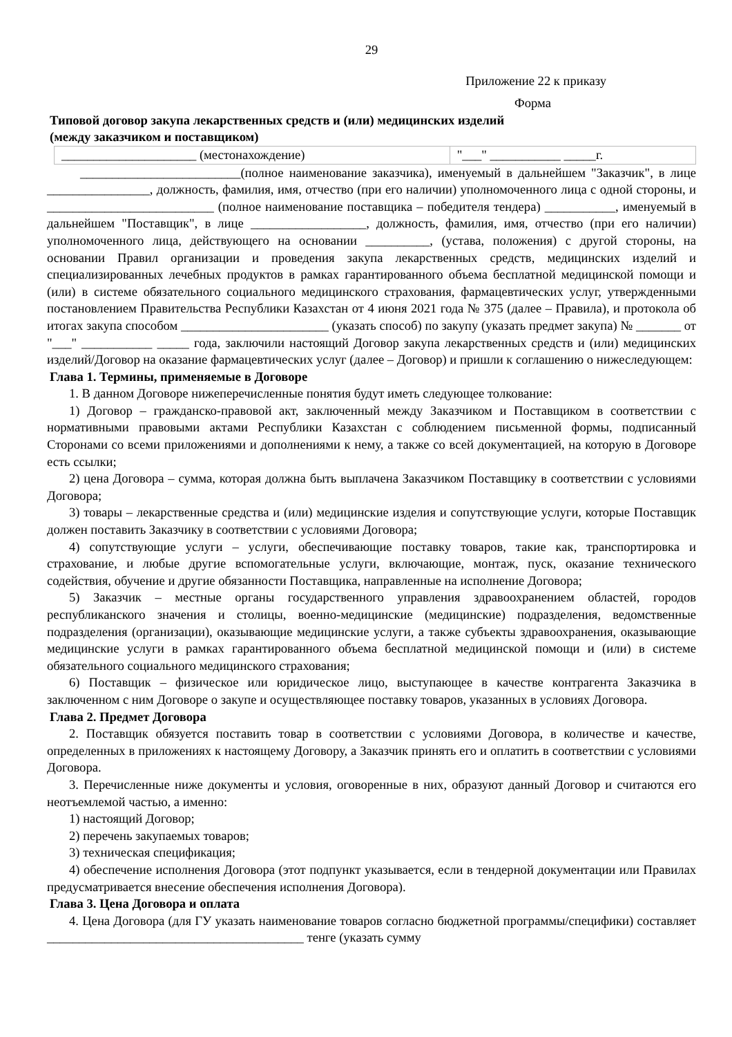29
Приложение 22 к приказу
Форма
Типовой договор закупа лекарственных средств и (или) медицинских изделий
(между заказчиком и поставщиком)
| _____________________ (местонахождение) | "___" ___________ _____г. |
_________________________(полное наименование заказчика), именуемый в дальнейшем "Заказчик", в лице ________________, должность, фамилия, имя, отчество (при его наличии) уполномоченного лица с одной стороны, и __________________________ (полное наименование поставщика – победителя тендера) ___________, именуемый в дальнейшем "Поставщик", в лице __________________, должность, фамилия, имя, отчество (при его наличии) уполномоченного лица, действующего на основании __________, (устава, положения) с другой стороны, на основании Правил организации и проведения закупа лекарственных средств, медицинских изделий и специализированных лечебных продуктов в рамках гарантированного объема бесплатной медицинской помощи и (или) в системе обязательного социального медицинского страхования, фармацевтических услуг, утвержденными постановлением Правительства Республики Казахстан от 4 июня 2021 года № 375 (далее – Правила), и протокола об итогах закупа способом _______________________ (указать способ) по закупу (указать предмет закупа) № _______ от "___" ___________ _____ года, заключили настоящий Договор закупа лекарственных средств и (или) медицинских изделий/Договор на оказание фармацевтических услуг (далее – Договор) и пришли к соглашению о нижеследующем:
Глава 1. Термины, применяемые в Договоре
1. В данном Договоре нижеперечисленные понятия будут иметь следующее толкование:
1) Договор – гражданско-правовой акт, заключенный между Заказчиком и Поставщиком в соответствии с нормативными правовыми актами Республики Казахстан с соблюдением письменной формы, подписанный Сторонами со всеми приложениями и дополнениями к нему, а также со всей документацией, на которую в Договоре есть ссылки;
2) цена Договора – сумма, которая должна быть выплачена Заказчиком Поставщику в соответствии с условиями Договора;
3) товары – лекарственные средства и (или) медицинские изделия и сопутствующие услуги, которые Поставщик должен поставить Заказчику в соответствии с условиями Договора;
4) сопутствующие услуги – услуги, обеспечивающие поставку товаров, такие как, транспортировка и страхование, и любые другие вспомогательные услуги, включающие, монтаж, пуск, оказание технического содействия, обучение и другие обязанности Поставщика, направленные на исполнение Договора;
5) Заказчик – местные органы государственного управления здравоохранением областей, городов республиканского значения и столицы, военно-медицинские (медицинские) подразделения, ведомственные подразделения (организации), оказывающие медицинские услуги, а также субъекты здравоохранения, оказывающие медицинские услуги в рамках гарантированного объема бесплатной медицинской помощи и (или) в системе обязательного социального медицинского страхования;
6) Поставщик – физическое или юридическое лицо, выступающее в качестве контрагента Заказчика в заключенном с ним Договоре о закупе и осуществляющее поставку товаров, указанных в условиях Договора.
Глава 2. Предмет Договора
2. Поставщик обязуется поставить товар в соответствии с условиями Договора, в количестве и качестве, определенных в приложениях к настоящему Договору, а Заказчик принять его и оплатить в соответствии с условиями Договора.
3. Перечисленные ниже документы и условия, оговоренные в них, образуют данный Договор и считаются его неотъемлемой частью, а именно:
1) настоящий Договор;
2) перечень закупаемых товаров;
3) техническая спецификация;
4) обеспечение исполнения Договора (этот подпункт указывается, если в тендерной документации или Правилах предусматривается внесение обеспечения исполнения Договора).
Глава 3. Цена Договора и оплата
4. Цена Договора (для ГУ указать наименование товаров согласно бюджетной программы/специфики) составляет ________________________________________ тенге (указать сумму